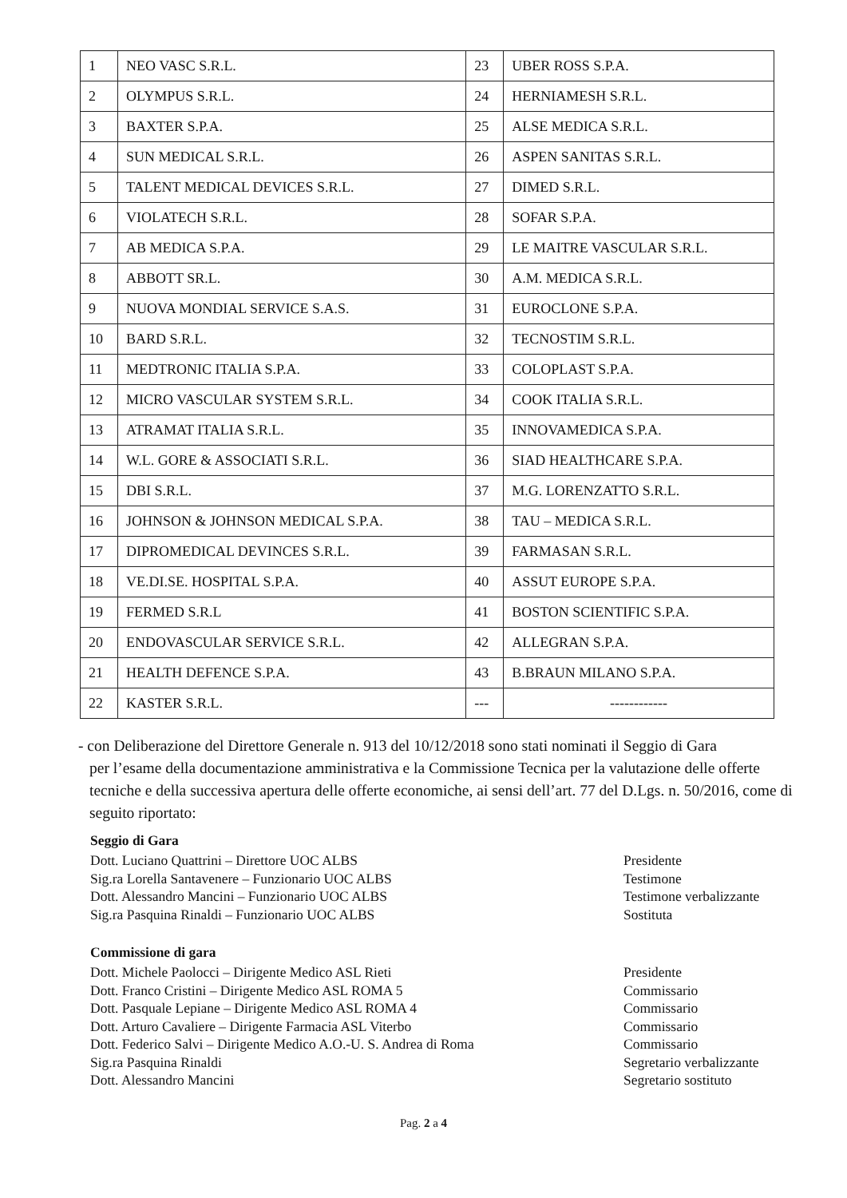| 1 | NEO VASC S.R.L. | 23 | UBER ROSS S.P.A. |
| 2 | OLYMPUS S.R.L. | 24 | HERNIAMESH S.R.L. |
| 3 | BAXTER S.P.A. | 25 | ALSE MEDICA S.R.L. |
| 4 | SUN MEDICAL S.R.L. | 26 | ASPEN SANITAS S.R.L. |
| 5 | TALENT MEDICAL DEVICES S.R.L. | 27 | DIMED S.R.L. |
| 6 | VIOLATECH S.R.L. | 28 | SOFAR S.P.A. |
| 7 | AB MEDICA S.P.A. | 29 | LE MAITRE VASCULAR S.R.L. |
| 8 | ABBOTT SR.L. | 30 | A.M. MEDICA S.R.L. |
| 9 | NUOVA MONDIAL SERVICE S.A.S. | 31 | EUROCLONE S.P.A. |
| 10 | BARD S.R.L. | 32 | TECNOSTIM S.R.L. |
| 11 | MEDTRONIC ITALIA S.P.A. | 33 | COLOPLAST S.P.A. |
| 12 | MICRO VASCULAR SYSTEM S.R.L. | 34 | COOK ITALIA S.R.L. |
| 13 | ATRAMAT ITALIA S.R.L. | 35 | INNOVAMEDICA S.P.A. |
| 14 | W.L. GORE & ASSOCIATI S.R.L. | 36 | SIAD HEALTHCARE S.P.A. |
| 15 | DBI S.R.L. | 37 | M.G. LORENZATTO S.R.L. |
| 16 | JOHNSON & JOHNSON MEDICAL S.P.A. | 38 | TAU – MEDICA S.R.L. |
| 17 | DIPROMEDICAL DEVINCES S.R.L. | 39 | FARMASAN S.R.L. |
| 18 | VE.DI.SE. HOSPITAL S.P.A. | 40 | ASSUT EUROPE S.P.A. |
| 19 | FERMED S.R.L | 41 | BOSTON SCIENTIFIC S.P.A. |
| 20 | ENDOVASCULAR SERVICE S.R.L. | 42 | ALLEGRAN S.P.A. |
| 21 | HEALTH DEFENCE S.P.A. | 43 | B.BRAUN MILANO S.P.A. |
| 22 | KASTER S.R.L. | --- | ------------ |
- con Deliberazione del Direttore Generale n. 913 del 10/12/2018 sono stati nominati il Seggio di Gara
per l’esame della documentazione amministrativa e la Commissione Tecnica per la valutazione delle offerte tecniche e della successiva apertura delle offerte economiche, ai sensi dell’art. 77 del D.Lgs. n. 50/2016, come di seguito riportato:
Seggio di Gara
Dott. Luciano Quattrini – Direttore UOC ALBS Presidente
Sig.ra Lorella Santavenere – Funzionario UOC ALBS Testimone
Dott. Alessandro Mancini – Funzionario UOC ALBS Testimone verbalizzante
Sig.ra Pasquina Rinaldi – Funzionario UOC ALBS Sostituta
Commissione di gara
Dott. Michele Paolocci – Dirigente Medico ASL Rieti Presidente
Dott. Franco Cristini – Dirigente Medico ASL ROMA 5 Commissario
Dott. Pasquale Lepiane – Dirigente Medico ASL ROMA 4 Commissario
Dott. Arturo Cavaliere – Dirigente Farmacia ASL Viterbo Commissario
Dott. Federico Salvi – Dirigente Medico A.O.-U. S. Andrea di Roma Commissario
Sig.ra Pasquina Rinaldi Segretario verbalizzante
Dott. Alessandro Mancini Segretario sostituto
Pag. 2 a 4